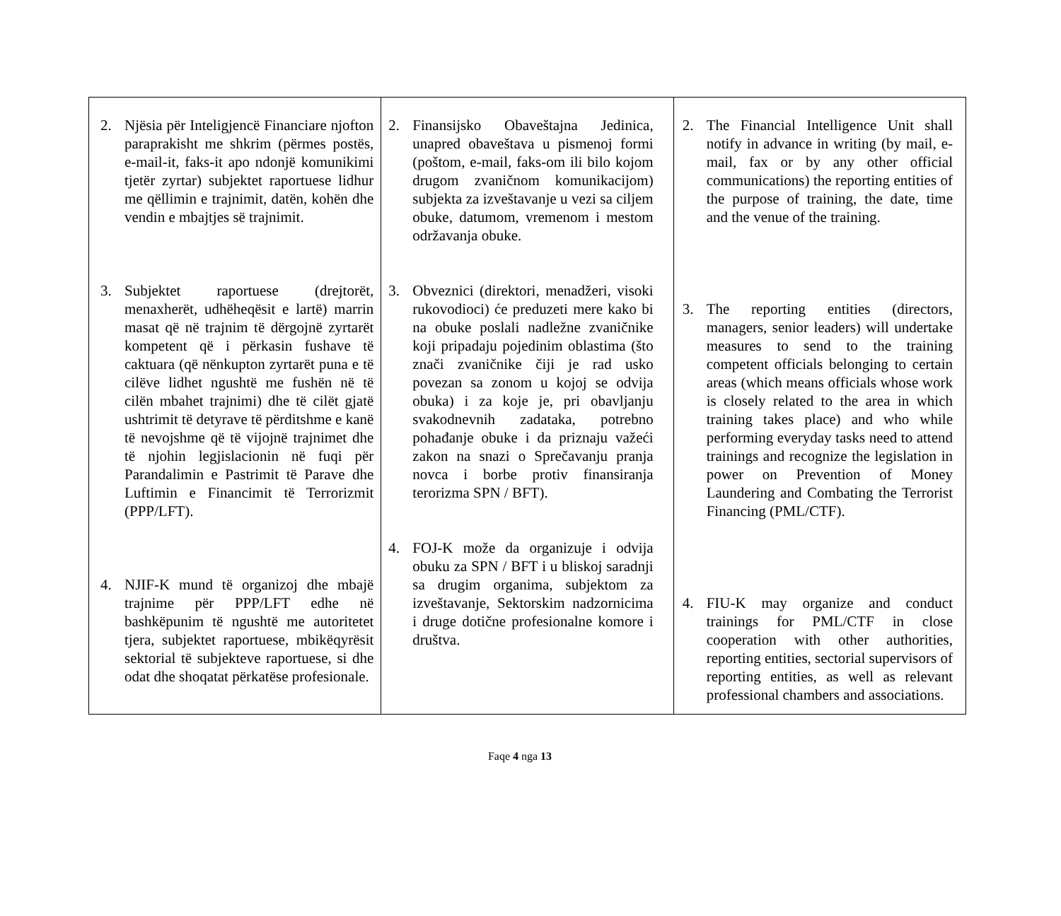| 2. Njësia për Inteligjencë Financiare njofton paraprakisht me shkrim (përmes postës, e-mail-it, faks-it apo ndonjë komunikimi tjetër zyrtar) subjektet raportuese lidhur me qëllimin e trajnimit, datën, kohën dhe vendin e mbajtjes së trajnimit. 3. Subjektet raportuese (drejtorët, menaxherët, udhëheqësit e lartë) marrin masat që në trajnim të dërgojnë zyrtarët kompetent që i përkasin fushave të caktuara (që nënkupton zyrtarët puna e të cilëve lidhet ngushtë me fushën në të cilën mbahet trajnimi) dhe të cilët gjatë ushtrimit të detyrave të përditshme e kanë të nevojshme që të vijojnë trajnimet dhe të njohin legjislacionin në fuqi për Parandalimin e Pastrimit të Parave dhe Luftimin e Financimit të Terrorizmit (PPP/LFT). 4. NJIF-K mund të organizoj dhe mbajë trajnime për PPP/LFT edhe në bashkëpunim të ngushtë me autoritetet tjera, subjektet raportuese, mbikëqyrësit sektorial të subjekteve raportuese, si dhe odat dhe shoqatat përkatëse profesionale. | 2. Finansijsko Obaveštajna Jedinica, unapred obaveštava u pismenoj formi (poštom, e-mail, faks-om ili bilo kojom drugom zvaničnom komunikacijom) subjekta za izveštavanje u vezi sa ciljem obuke, datumom, vremenom i mestom održavanja obuke. 3. Obveznici (direktori, menadžeri, visoki rukovodioci) će preduzeti mere kako bi na obuke poslali nadležne zvaničnike koji pripadaju pojedinim oblastima (što znači zvaničnike čiji je rad usko povezan sa zonom u kojoj se odvija obuka) i za koje je, pri obavljanju svakodnevnih zadataka, potrebno pohađanje obuke i da priznaju važeći zakon na snazi o Sprečavanju pranja novca i borbe protiv finansiranja terorizma SPN / BFT). 4. FOJ-K može da organizuje i odvija obuku za SPN / BFT i u bliskoj saradnji sa drugim organima, subjektom za izveštavanje, Sektorskim nadzornicima i druge dotične profesionalne komore i društva. | 2. The Financial Intelligence Unit shall notify in advance in writing (by mail, e-mail, fax or by any other official communications) the reporting entities of the purpose of training, the date, time and the venue of the training. 3. The reporting entities (directors, managers, senior leaders) will undertake measures to send to the training competent officials belonging to certain areas (which means officials whose work is closely related to the area in which training takes place) and who while performing everyday tasks need to attend trainings and recognize the legislation in power on Prevention of Money Laundering and Combating the Terrorist Financing (PML/CTF). 4. FIU-K may organize and conduct trainings for PML/CTF in close cooperation with other authorities, reporting entities, sectorial supervisors of reporting entities, as well as relevant professional chambers and associations. |
Faqe 4 nga 13